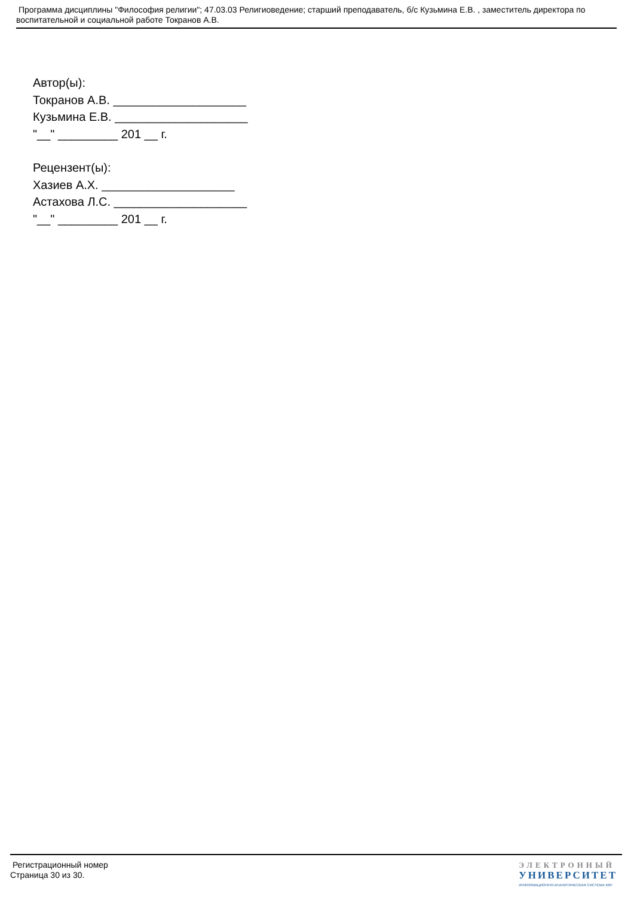Программа дисциплины "Философия религии"; 47.03.03 Религиоведение; старший преподаватель, б/с Кузьмина Е.В. , заместитель директора по воспитательной и социальной работе Токранов А.В.
Автор(ы):
Токранов А.В. ____________________
Кузьмина Е.В. ____________________
"__" _________ 201 __ г.
Рецензент(ы):
Хазиев А.Х. ____________________
Астахова Л.С. ____________________
"__" _________ 201 __ г.
Регистрационный номер
Страница 30 из 30.
ЭЛЕКТРОННЫЙ
УНИВЕРСИТЕТ
ИНФОРМАЦИОННО-АНАЛИТИЧЕСКАЯ СИСТЕМА КФУ